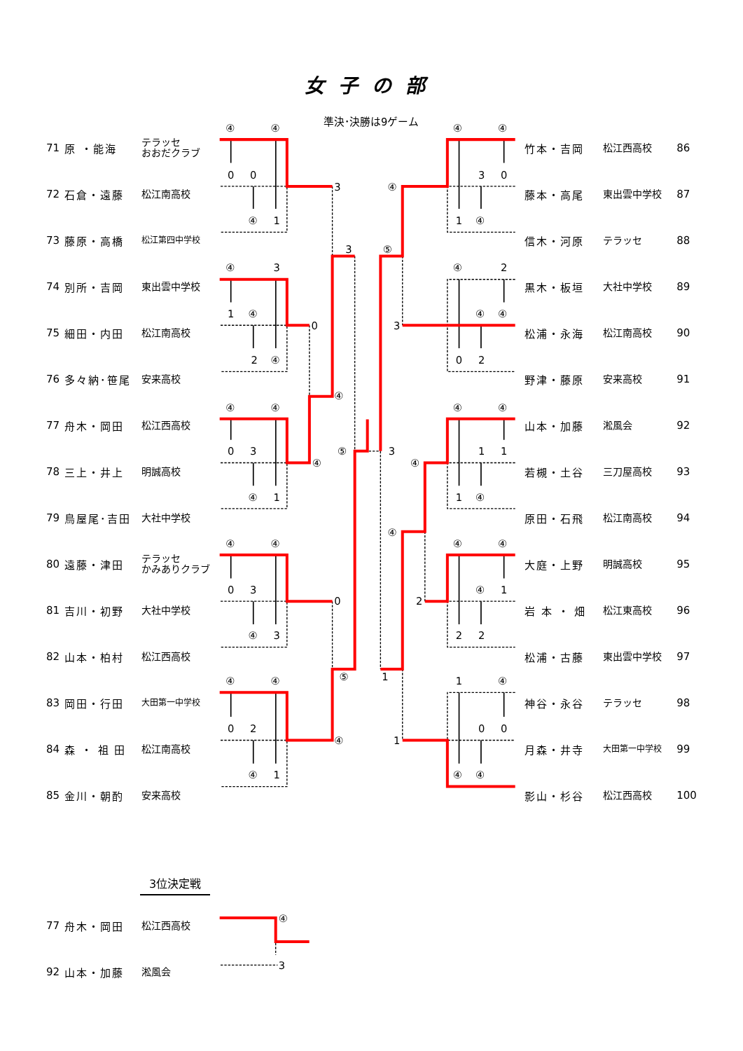女子の部
71 原 ・能海 テラッセ
おおだクラブ
72 石倉・遠藤 松江南高校
73 藤原・高橋 松江第四中学校
74 別所・吉岡 東出雲中学校
75 細田・内田 松江南高校
76 多々納･笹尾 安来高校
77 舟木・岡田 松江西高校
78 三上・井上 明誠高校
79 鳥屋尾･吉田 大社中学校
80 遠藤・津田 テラッセ
かみありクラブ
81 吉川・初野 大社中学校
82 山本・柏村 松江西高校
83 岡田・行田 大田第一中学校
84 森 ・ 祖 田 松江南高校
85 金川・朝酌 安来高校
準決･決勝は9ゲーム
④
④
0
0
④
1
3
④
3
1
④
2
④
0
④
④
0
3
④
1
④
④
④
0
3
④
3
0
④
④
0
2
④
1
④
3
④
⑤
⑤
④
④
3
0
1
④
④
④
2
④
④
0
2
3
④
④
1
1
1
④
④
④
④
④
1
2
2
2
1
④
0
0
④
④
1
⑤
3
④
1
竹本・吉岡 松江西高校 86
藤本・高尾 東出雲中学校 87
信木・河原 テラッセ 88
黒木・板垣 大社中学校 89
松浦・永海 松江南高校 90
野津・藤原 安来高校 91
山本・加藤 淞風会 92
若槻・土谷 三刀屋高校 93
原田・石飛 松江南高校 94
大庭・上野 明誠高校 95
岩 本 ・ 畑 松江東高校 96
松浦・古藤 東出雲中学校 97
神谷・永谷 テラッセ 98
月森・井寺 大田第一中学校 99
影山・杉谷 松江西高校 100
3位決定戦
77 舟木・岡田 松江西高校
92 山本・加藤 淞風会
④
3